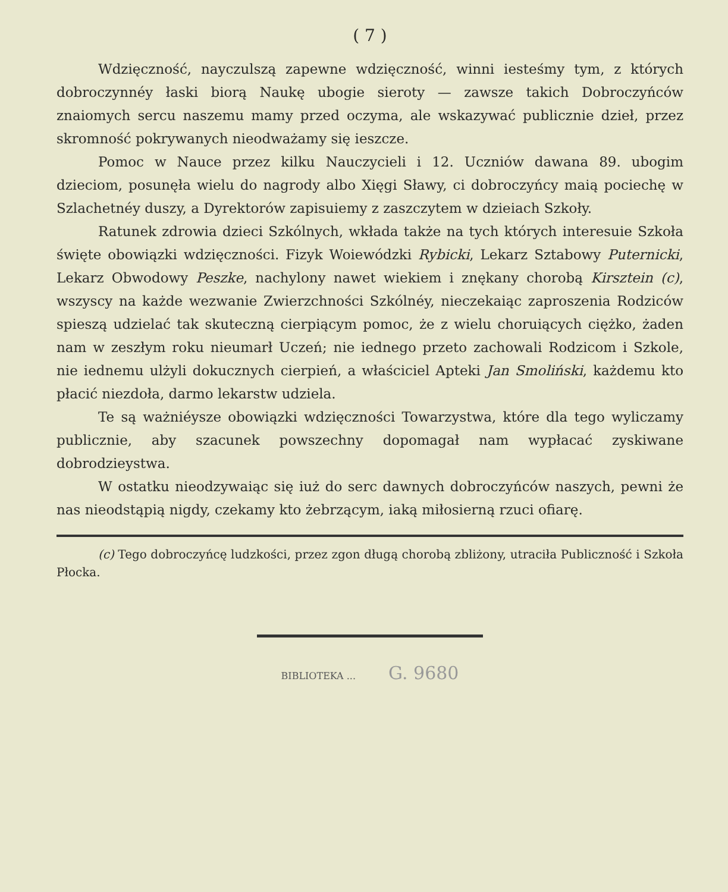( 7 )
Wdzięczność, nayczulszą zapewne wdzięczność, winni iesteśmy tym, z których dobroczynnéy łaski biorą Naukę ubogie sieroty — zawsze takich Dobroczyńców znaiomych sercu naszemu mamy przed oczyma, ale wskazywać publicznie dzieł, przez skromność pokrywanych nieodważamy się ieszcze.
Pomoc w Nauce przez kilku Nauczycieli i 12. Uczniów dawana 89. ubogim dzieciom, posunęła wielu do nagrody albo Xięgi Sławy, ci dobroczyńcy maią pociechę w Szlachetnéy duszy, a Dyrektorów zapisuiemy z zaszczytem w dzieiach Szkoły.
Ratunek zdrowia dzieci Szkólnych, wkłada także na tych których interesuie Szkoła święte obowiązki wdzięczności. Fizyk Woiewódzki Rybicki, Lekarz Sztabowy Puternicki, Lekarz Obwodowy Peszke, nachylony nawet wiekiem i znękany chorobą Kirsztein (c), wszyscy na każde wezwanie Zwierzchności Szkólnéy, nieczekaiąc zaproszenia Rodziców spieszą udzielać tak skuteczną cierpiącym pomoc, że z wielu choruiących ciężko, żaden nam w zeszłym roku nieumarł Uczeń; nie iednego przeto zachowali Rodzicom i Szkole, nie iednemu ulżyli dokucznych cierpień, a właściciel Apteki Jan Smoliński, każdemu kto płacić niezdoła, darmo lekarstw udziela.
Te są ważniéysze obowiązki wdzięczności Towarzystwa, które dla tego wyliczamy publicznie, aby szacunek powszechny dopomagał nam wypłacać zyskiwane dobrodzieystwa.
W ostatku nieodzywaiąc się iuż do serc dawnych dobroczyńców naszych, pewni że nas nieodstąpią nigdy, czekamy kto żebrzącym, iaką miłosierną rzuci ofiarę.
(c) Tego dobroczyńcę ludzkości, przez zgon długą chorobą zbliżony, utraciła Publiczność i Szkoła Płocka.
BIBLIOTEKA ... G. 9680